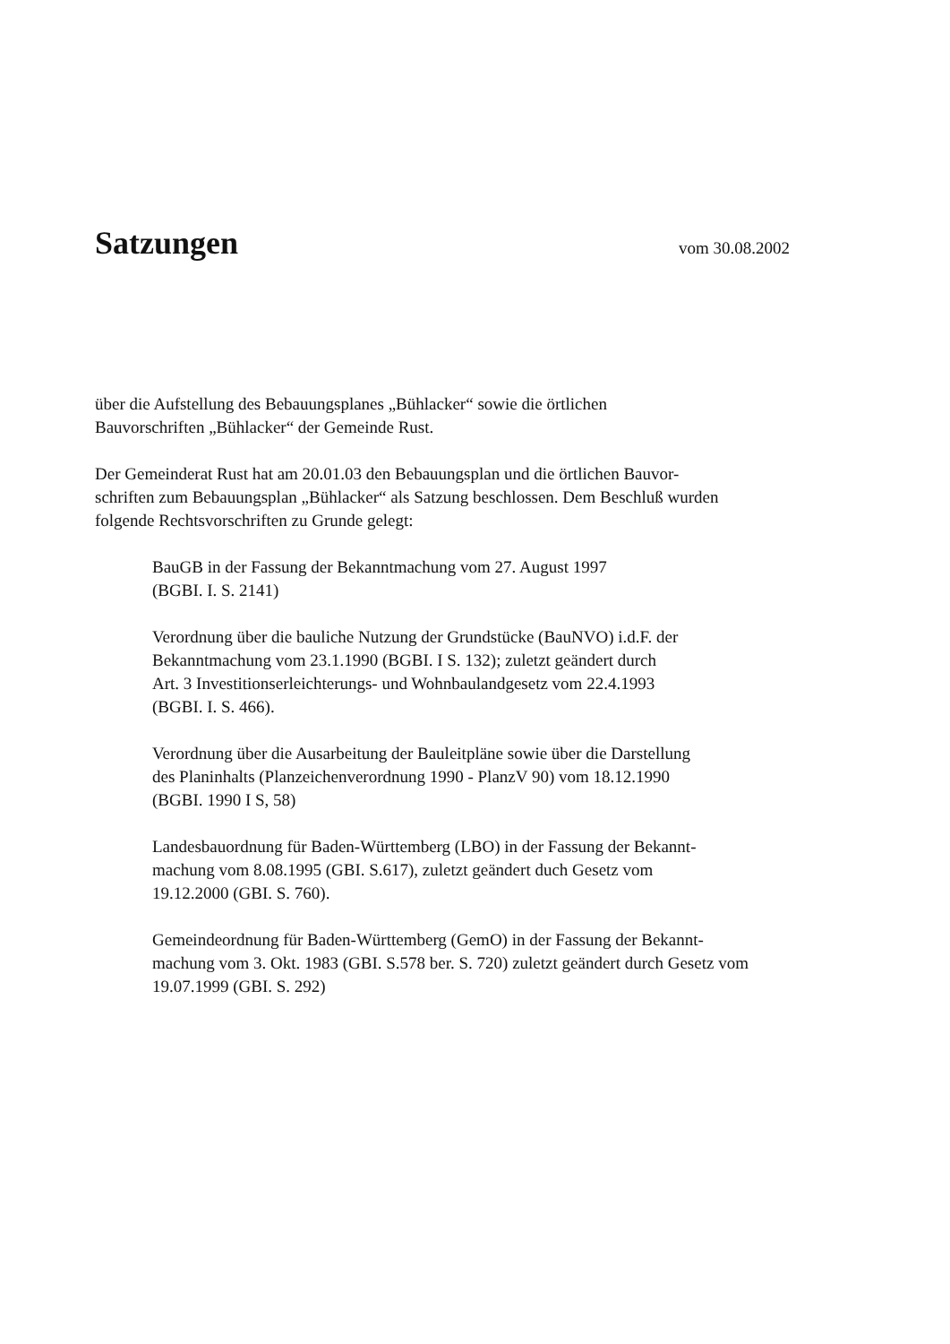Satzungen
vom 30.08.2002
über die Aufstellung des Bebauungsplanes „Bühlacker“ sowie die örtlichen
Bauvorschriften „Bühlacker“ der Gemeinde Rust.
Der Gemeinderat Rust hat am 20.01.03 den Bebauungsplan und die örtlichen Bauvor-
schriften zum Bebauungsplan „Bühlacker“ als Satzung beschlossen. Dem Beschluß wurden
folgende Rechtsvorschriften zu Grunde gelegt:
BauGB in der Fassung der Bekanntmachung vom 27. August 1997
(BGBI. I. S. 2141)
Verordnung über die bauliche Nutzung der Grundstücke (BauNVO) i.d.F. der
Bekanntmachung vom 23.1.1990 (BGBI. I S. 132); zuletzt geändert durch
Art. 3 Investitionserleichterungs- und Wohnbaulandgesetz vom 22.4.1993
(BGBI. I. S. 466).
Verordnung über die Ausarbeitung der Bauleitpläne sowie über die Darstellung
des Planinhalts (Planzeichenverordnung 1990 - PlanzV 90) vom 18.12.1990
(BGBI. 1990 I S, 58)
Landesbauordnung für Baden-Württemberg (LBO) in der Fassung der Bekannt-
machung vom 8.08.1995 (GBI. S.617), zuletzt geändert duch Gesetz vom
19.12.2000 (GBI. S. 760).
Gemeindeordnung für Baden-Württemberg (GemO) in der Fassung der Bekannt-
machung vom 3. Okt. 1983 (GBI. S.578 ber. S. 720) zuletzt geändert durch Gesetz vom
19.07.1999 (GBI. S. 292)